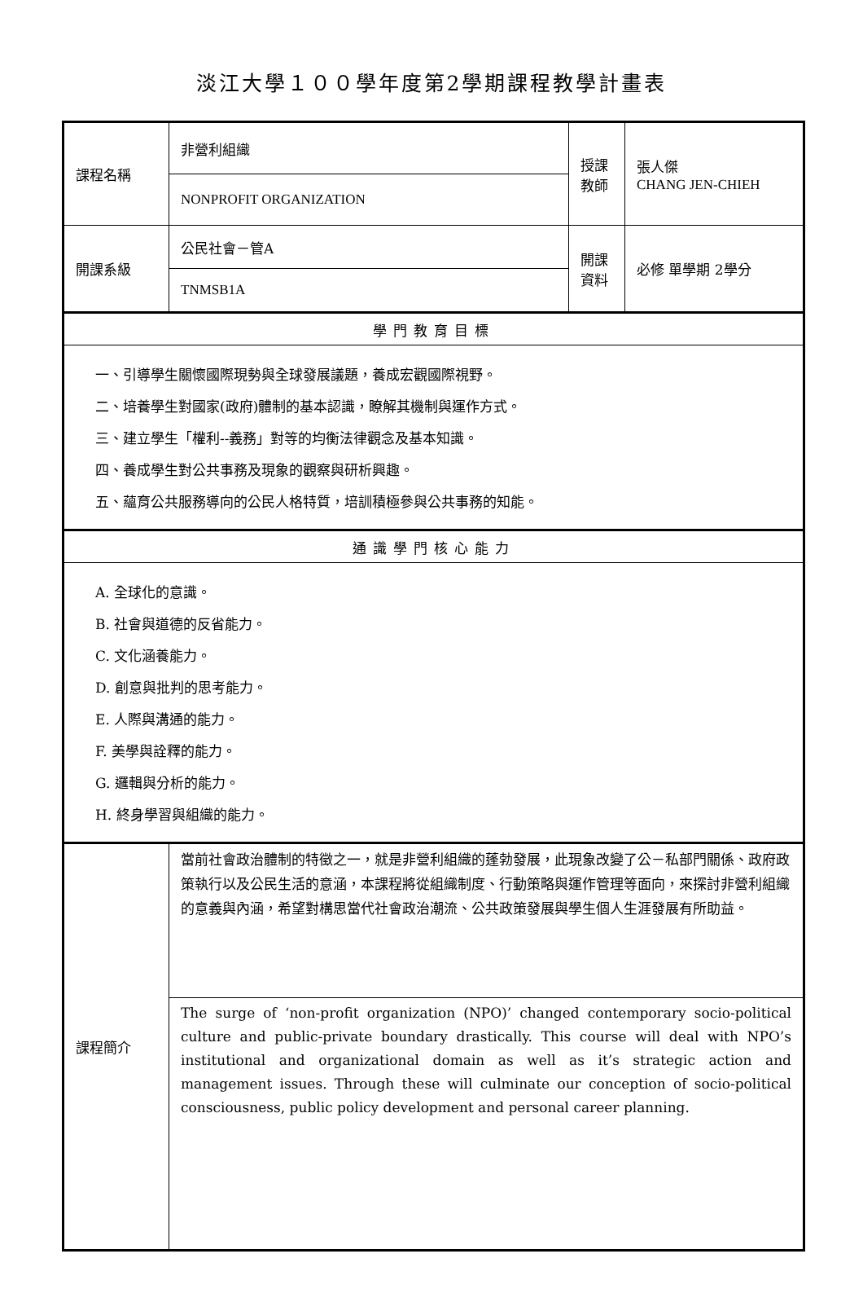淡江大學１００學年度第2學期課程教學計畫表
| 課程名稱 | 非營利組織 | 授課教師 | 張人傑 CHANG JEN-CHIEH |
| | NONPROFIT ORGANIZATION | | |
| 開課系級 | 公民社會－管A | 開課資料 | 必修 單學期 2學分 |
| | TNMSB1A | | |
| 學門教育目標 | | | |
| 一、引導學生關懷國際現勢與全球發展議題，養成宏觀國際視野。 二、培養學生對國家(政府)體制的基本認識，瞭解其機制與運作方式。 三、建立學生「權利--義務」對等的均衡法律觀念及基本知識。 四、養成學生對公共事務及現象的觀察與研析興趣。 五、蘊育公共服務導向的公民人格特質，培訓積極參與公共事務的知能。 | | | |
| 通識學門核心能力 | | | |
| A. 全球化的意識。 B. 社會與道德的反省能力。 C. 文化涵養能力。 D. 創意與批判的思考能力。 E. 人際與溝通的能力。 F. 美學與詮釋的能力。 G. 邏輯與分析的能力。 H. 終身學習與組織的能力。 | | | |
| 課程簡介 | 當前社會政治體制的特徵之一，就是非營利組織的蓬勃發展，此現象改變了公－私部門關係、政府政策執行以及公民生活的意涵，本課程將從組織制度、行動策略與運作管理等面向，來探討非營利組織的意義與內涵，希望對構思當代社會政治潮流、公共政策發展與學生個人生涯發展有所助益。 | | |
| | The surge of ‘non-profit organization (NPO)’ changed contemporary socio-political culture and public-private boundary drastically. This course will deal with NPO’s institutional and organizational domain as well as it’s strategic action and management issues. Through these will culminate our conception of socio-political consciousness, public policy development and personal career planning. | | |